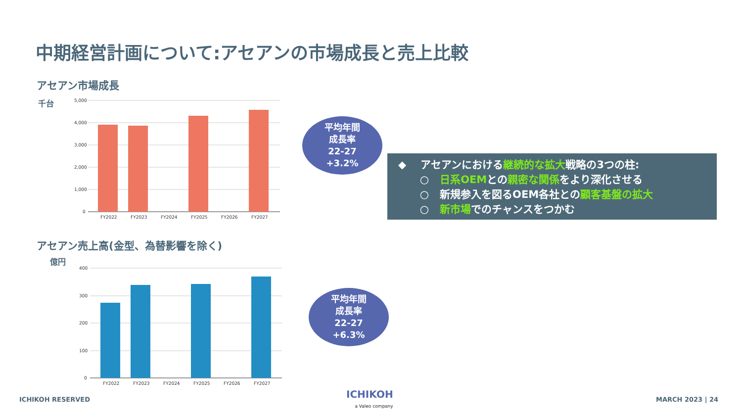中期経営計画について:アセアンの市場成長と売上比較
アセアン市場成長
千台
5,000
4,000
3,000
2,000
1,000
0
FY2022
FY2023
FY2024
FY2025
FY2026
FY2027
平均年間
成長率
22-27
+3.2%
◆ アセアンにおける継続的な拡大戦略の3つの柱:
○ 日系OEMとの親密な関係をより深化させる
○ 新規参入を図るOEM各社との顧客基盤の拡大
○ 新市場でのチャンスをつかむ
アセアン売上高(金型、為替影響を除く)
億円
400
300
200
100
0
FY2022
FY2023
FY2024
FY2025
FY2026
FY2027
平均年間
成長率
22-27
+6.3%
ICHIKOH RESERVED
ICHIKOH
a Valeo company
MARCH 2023 | 24